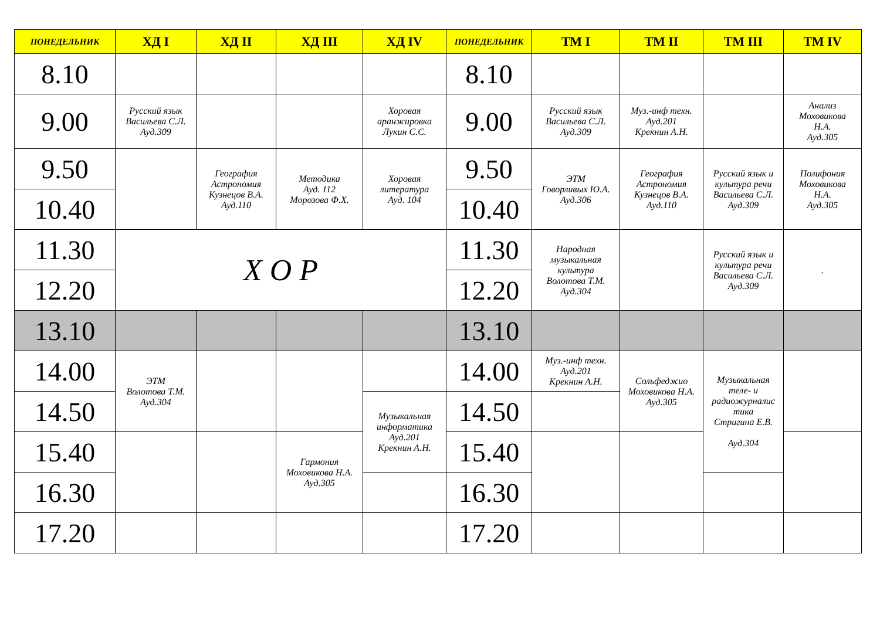| ПОНЕДЕЛЬНИК | ХД I | ХД II | ХД III | ХД IV | ПОНЕДЕЛЬНИК | ТМ I | ТМ II | ТМ III | ТМ IV |
| --- | --- | --- | --- | --- | --- | --- | --- | --- | --- |
| 8.10 | | | | | 8.10 | | | | |
| 9.00 | Русский язык Васильева С.Л. Ауд.309 | | | Хоровая аранжировка Лукин С.С. | 9.00 | Русский язык Васильева С.Л. Ауд.309 | Муз.-инф техн. Ауд.201 Крекнин А.Н. | | Анализ Моховикова Н.А. Ауд.305 |
| 9.50 | | География Астрономия Кузнецов В.А. Ауд.110 | Методика Ауд. 112 Морозова Ф.Х. | Хоровая литература Ауд. 104 | 9.50 | ЭТМ Говорливых Ю.А. Ауд.306 | География Астрономия Кузнецов В.А. Ауд.110 | Русский язык и культура речи Васильева С.Л. Ауд.309 | Полифония Моховикова Н.А. Ауд.305 |
| 10.40 | | | | | 10.40 | | | | |
| 11.30 | Х О Р | | | | 11.30 | Народная музыкальная культура Волотова Т.М. Ауд.304 | | Русский язык и культура речи Васильева С.Л. Ауд.309 | . |
| 12.20 | | | | | 12.20 | | | | |
| 13.10 | | | | | 13.10 | | | | |
| 14.00 | ЭТМ Волотова Т.М. Ауд.304 | | | | 14.00 | Муз.-инф техн. Ауд.201 Крекнин А.Н. | Сольфеджио Моховикова Н.А. Ауд.305 | Музыкальная теле- и радиожурналис тика Стригина Е.В. Ауд.304 | |
| 14.50 | | | | Музыкальная информатика Ауд.201 Крекнин А.Н. | 14.50 | | | | |
| 15.40 | | | Гармония Моховикова Н.А. Ауд.305 | | 15.40 | | | | |
| 16.30 | | | | | 16.30 | | | | |
| 17.20 | | | | | 17.20 | | | | |